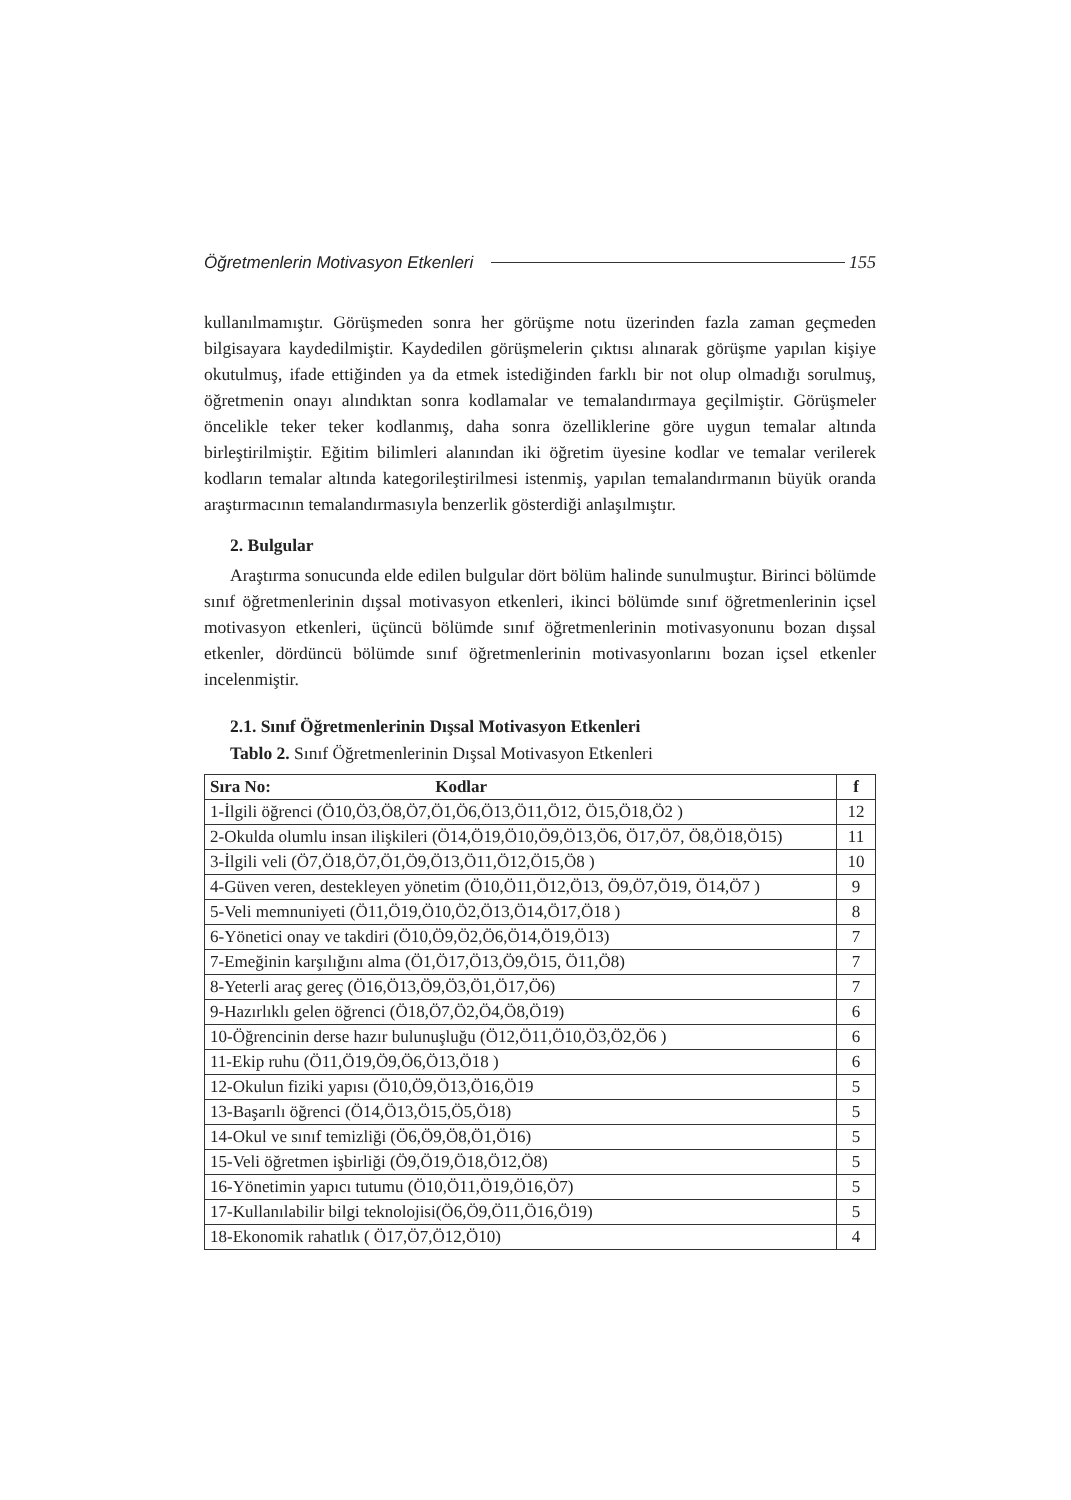Öğretmenlerin Motivasyon Etkenleri 155
kullanılmamıştır. Görüşmeden sonra her görüşme notu üzerinden fazla zaman geçmeden bilgisayara kaydedilmiştir. Kaydedilen görüşmelerin çıktısı alınarak görüşme yapılan kişiye okutulmuş, ifade ettiğinden ya da etmek istediğinden farklı bir not olup olmadığı sorulmuş, öğretmenin onayı alındıktan sonra kodlamalar ve temalandırmaya geçilmiştir. Görüşmeler öncelikle teker teker kodlanmış, daha sonra özelliklerine göre uygun temalar altında birleştirilmiştir. Eğitim bilimleri alanından iki öğretim üyesine kodlar ve temalar verilerek kodların temalar altında kategorileştirilmesi istenmiş, yapılan temalandırmanın büyük oranda araştırmacının temalandırmasıyla benzerlik gösterdiği anlaşılmıştır.
2. Bulgular
Araştırma sonucunda elde edilen bulgular dört bölüm halinde sunulmuştur. Birinci bölümde sınıf öğretmenlerinin dışsal motivasyon etkenleri, ikinci bölümde sınıf öğretmenlerinin içsel motivasyon etkenleri, üçüncü bölümde sınıf öğretmenlerinin motivasyonunu bozan dışsal etkenler, dördüncü bölümde sınıf öğretmenlerinin motivasyonlarını bozan içsel etkenler incelenmiştir.
2.1. Sınıf Öğretmenlerinin Dışsal Motivasyon Etkenleri
Tablo 2. Sınıf Öğretmenlerinin Dışsal Motivasyon Etkenleri
| Sıra No: Kodlar | f |
| --- | --- |
| 1-İlgili öğrenci (Ö10,Ö3,Ö8,Ö7,Ö1,Ö6,Ö13,Ö11,Ö12, Ö15,Ö18,Ö2 ) | 12 |
| 2-Okulda olumlu insan ilişkileri (Ö14,Ö19,Ö10,Ö9,Ö13,Ö6, Ö17,Ö7, Ö8,Ö18,Ö15) | 11 |
| 3-İlgili veli (Ö7,Ö18,Ö7,Ö1,Ö9,Ö13,Ö11,Ö12,Ö15,Ö8 ) | 10 |
| 4-Güven veren, destekleyen yönetim (Ö10,Ö11,Ö12,Ö13, Ö9,Ö7,Ö19, Ö14,Ö7 ) | 9 |
| 5-Veli memnuniyeti (Ö11,Ö19,Ö10,Ö2,Ö13,Ö14,Ö17,Ö18 ) | 8 |
| 6-Yönetici onay ve takdiri (Ö10,Ö9,Ö2,Ö6,Ö14,Ö19,Ö13) | 7 |
| 7-Emeğinin karşılığını alma (Ö1,Ö17,Ö13,Ö9,Ö15, Ö11,Ö8) | 7 |
| 8-Yeterli araç gereç (Ö16,Ö13,Ö9,Ö3,Ö1,Ö17,Ö6) | 7 |
| 9-Hazırlıklı gelen öğrenci (Ö18,Ö7,Ö2,Ö4,Ö8,Ö19) | 6 |
| 10-Öğrencinin derse hazır bulunuşluğu (Ö12,Ö11,Ö10,Ö3,Ö2,Ö6 ) | 6 |
| 11-Ekip ruhu (Ö11,Ö19,Ö9,Ö6,Ö13,Ö18 ) | 6 |
| 12-Okulun fiziki yapısı (Ö10,Ö9,Ö13,Ö16,Ö19 | 5 |
| 13-Başarılı öğrenci (Ö14,Ö13,Ö15,Ö5,Ö18) | 5 |
| 14-Okul ve sınıf temizliği (Ö6,Ö9,Ö8,Ö1,Ö16) | 5 |
| 15-Veli öğretmen işbirliği (Ö9,Ö19,Ö18,Ö12,Ö8) | 5 |
| 16-Yönetimin yapıcı tutumu (Ö10,Ö11,Ö19,Ö16,Ö7) | 5 |
| 17-Kullanılabilir bilgi teknolojisi(Ö6,Ö9,Ö11,Ö16,Ö19) | 5 |
| 18-Ekonomik rahatlık ( Ö17,Ö7,Ö12,Ö10) | 4 |